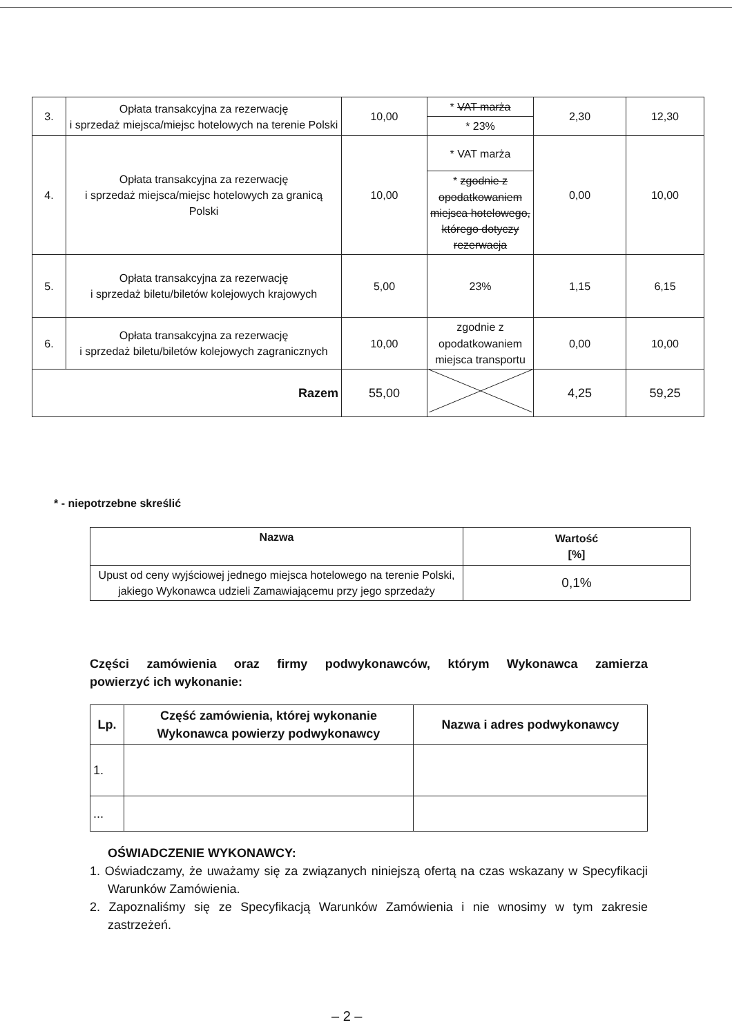| 3. | Opłata transakcyjna za rezerwację i sprzedaż miejsca/miejsc hotelowych na terenie Polski | 10,00 | * VAT marża | 2,30 | 12,30 |
| | | | * 23% | | |
| 4. | Opłata transakcyjna za rezerwację i sprzedaż miejsca/miejsc hotelowych za granicą Polski | 10,00 | * VAT marża | 0,00 | 10,00 |
| | | | * zgodnie z opodatkowaniem miejsca hotelowego, którego dotyczy rezerwacja | | |
| 5. | Opłata transakcyjna za rezerwację i sprzedaż biletu/biletów kolejowych krajowych | 5,00 | 23% | 1,15 | 6,15 |
| 6. | Opłata transakcyjna za rezerwację i sprzedaż biletu/biletów kolejowych zagranicznych | 10,00 | zgodnie z opodatkowaniem miejsca transportu | 0,00 | 10,00 |
| Razem | | 55,00 | | 4,25 | 59,25 |
* - niepotrzebne skreślić
| Nazwa | Wartość [%] |
| --- | --- |
| Upust od ceny wyjściowej jednego miejsca hotelowego na terenie Polski, jakiego Wykonawca udzieli Zamawiającemu przy jego sprzedaży | 0,1% |
Części zamówienia oraz firmy podwykonawców, którym Wykonawca zamierza
powierzyć ich wykonanie:
| Lp. | Część zamówienia, której wykonanie Wykonawca powierzy podwykonawcy | Nazwa i adres podwykonawcy |
| --- | --- | --- |
| 1. | | |
| ... | | |
OŚWIADCZENIE WYKONAWCY:
1. Oświadczamy, że uważamy się za związanych niniejszą ofertą na czas wskazany w Specyfikacji Warunków Zamówienia.
2. Zapoznaliśmy się ze Specyfikacją Warunków Zamówienia i nie wnosimy w tym zakresie zastrzeżeń.
– 2 –